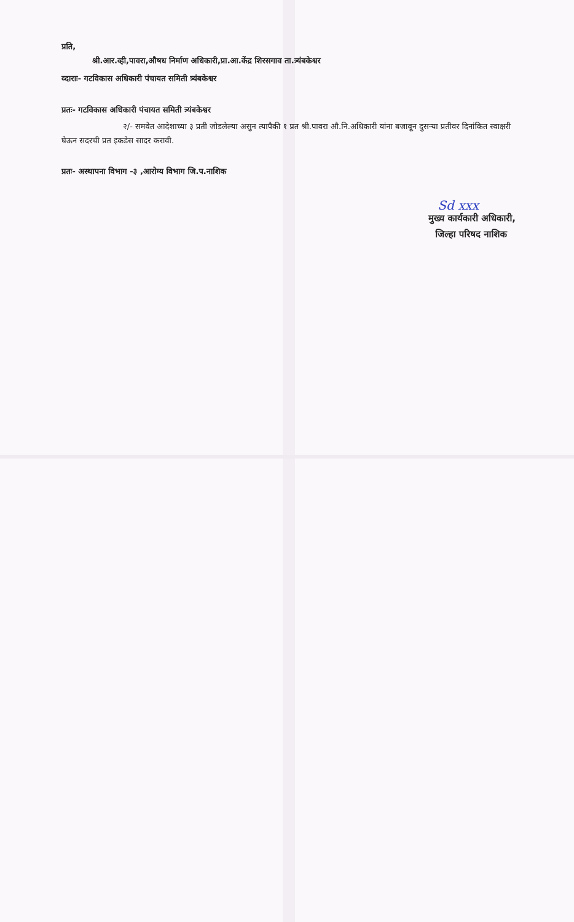प्रति,
श्री.आर.व्ही,पावरा,औषध निर्माण अधिकारी,प्रा.आ.केंद्र शिरसगाव ता.त्र्यंबकेश्वर
व्दाराः- गटविकास अधिकारी पंचायत समिती त्र्यंबकेश्वर
प्रतः- गटविकास अधिकारी पंचायत समिती त्र्यंबकेश्वर
२/- समवेत आदेशाच्या ३ प्रती जोडलेल्या असुन त्यापैकी १ प्रत श्री.पावरा औ.नि.अधिकारी यांना बजावून दुसऱ्या प्रतीवर दिनांकित स्वाक्षरी घेऊन सदरची प्रत इकडेस सादर करावी.
प्रतः- अस्थापना विभाग -३ ,आरोग्य विभाग जि.प.नाशिक
Sd xxx
मुख्य कार्यकारी अधिकारी,
जिल्हा परिषद नाशिक